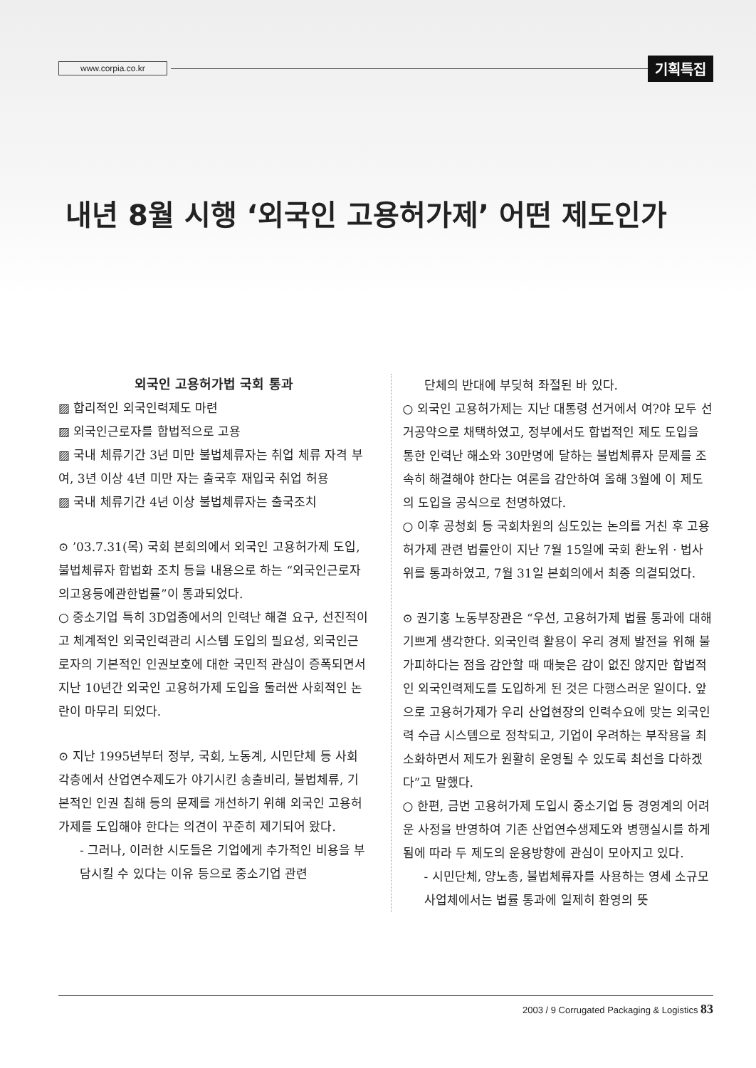www.corpia.co.kr 기획특집
내년 8월 시행 ‘외국인 고용허가제’ 어떤 제도인가
외국인 고용허가법 국회 통과
▨ 합리적인 외국인력제도 마련
▨ 외국인근로자를 합법적으로 고용
▨ 국내 체류기간 3년 미만 불법체류자는 취업 체류 자격 부여, 3년 이상 4년 미만 자는 출국후 재입국 취업 허용
▨ 국내 체류기간 4년 이상 불법체류자는 출국조치
⊙ ’03.7.31(목) 국회 본회의에서 외국인 고용허가제 도입, 불법체류자 합법화 조치 등을 내용으로 하는 “외국인근로자의고용등에관한법률”이 통과되었다.
○ 중소기업 특히 3D업종에서의 인력난 해결 요구, 선진적이고 체계적인 외국인력관리 시스템 도입의 필요성, 외국인근로자의 기본적인 인권보호에 대한 국민적 관심이 증폭되면서 지난 10년간 외국인 고용허가제 도입을 둘러싼 사회적인 논란이 마무리 되었다.
⊙ 지난 1995년부터 정부, 국회, 노동계, 시민단체 등 사회 각층에서 산업연수제도가 야기시킨 송출비리, 불법체류, 기본적인 인권 침해 등의 문제를 개선하기 위해 외국인 고용허가제를 도입해야 한다는 의견이 꾸준히 제기되어 왔다.
- 그러나, 이러한 시도들은 기업에게 추가적인 비용을 부담시킬 수 있다는 이유 등으로 중소기업 관련
단체의 반대에 부딪혀 좌절된 바 있다.
○ 외국인 고용허가제는 지난 대통령 선거에서 여?야 모두 선거공약으로 채택하였고, 정부에서도 합법적인 제도 도입을 통한 인력난 해소와 30만명에 달하는 불법체류자 문제를 조속히 해결해야 한다는 여론을 감안하여 올해 3월에 이 제도의 도입을 공식으로 천명하였다.
○ 이후 공청회 등 국회차원의 심도있는 논의를 거친 후 고용허가제 관련 법률안이 지난 7월 15일에 국회 환노위 · 법사위를 통과하였고, 7월 31일 본회의에서 최종 의결되었다.
⊙ 권기홍 노동부장관은 “우선, 고용허가제 법률 통과에 대해 기쁘게 생각한다. 외국인력 활용이 우리 경제 발전을 위해 불가피하다는 점을 감안할 때 때늦은 감이 없진 않지만 합법적인 외국인력제도를 도입하게 된 것은 다행스러운 일이다. 앞으로 고용허가제가 우리 산업현장의 인력수요에 맞는 외국인력 수급 시스템으로 정착되고, 기업이 우려하는 부작용을 최소화하면서 제도가 원활히 운영될 수 있도록 최선을 다하겠다”고 말했다.
○ 한편, 금번 고용허가제 도입시 중소기업 등 경영계의 어려운 사정을 반영하여 기존 산업연수생제도와 병행실시를 하게 됨에 따라 두 제도의 운용방향에 관심이 모아지고 있다.
- 시민단체, 양노총, 불법체류자를 사용하는 영세 소규모 사업체에서는 법률 통과에 일제히 환영의 뜻
2003 / 9 Corrugated Packaging & Logistics 83